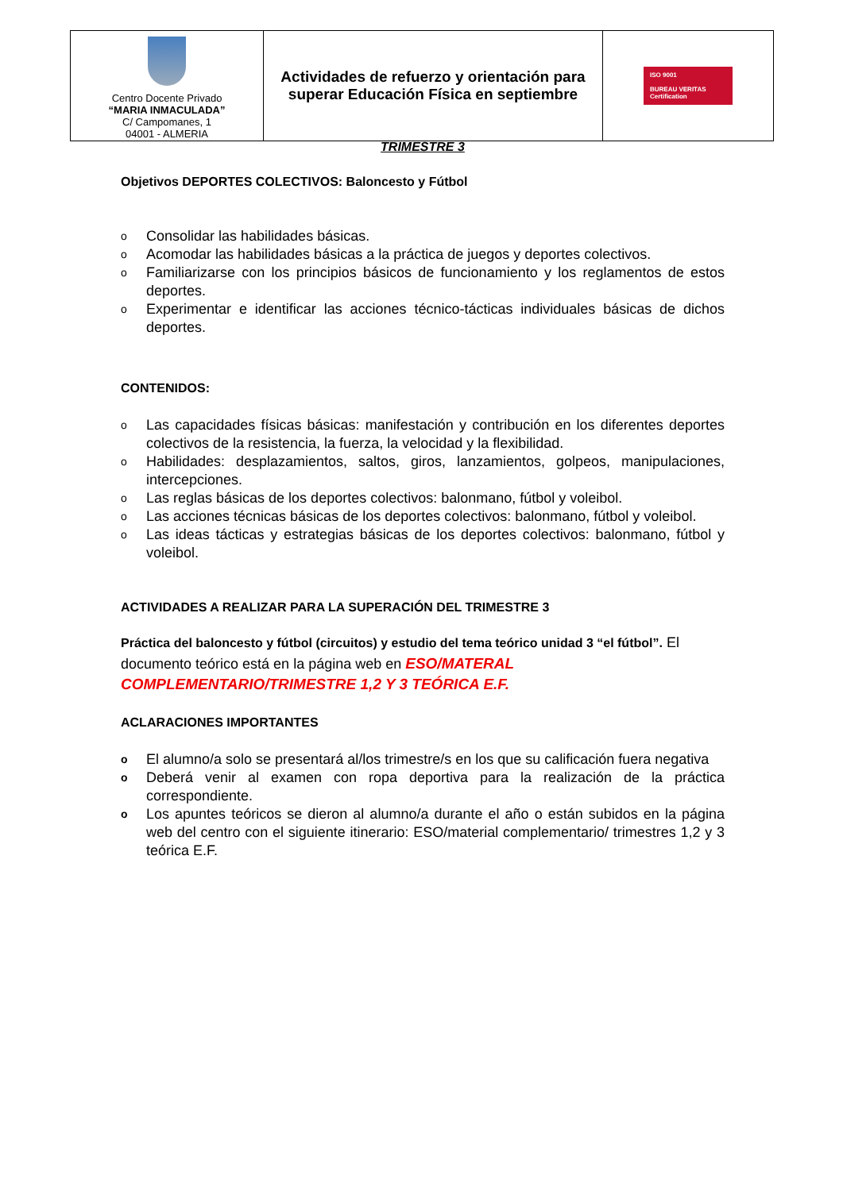| Centro Docente Privado “MARIA INMACULADA” C/ Campomanes, 1 04001 - ALMERIA | Actividades de refuerzo y orientación para superar Educación Física en septiembre | ISO 9001 BUREAU VERITAS Certification |
TRIMESTRE 3
Objetivos DEPORTES COLECTIVOS: Baloncesto y Fútbol
o Consolidar las habilidades básicas.
o Acomodar las habilidades básicas a la práctica de juegos y deportes colectivos.
o Familiarizarse con los principios básicos de funcionamiento y los reglamentos de estos deportes.
o Experimentar e identificar las acciones técnico-tácticas individuales básicas de dichos deportes.
CONTENIDOS:
o Las capacidades físicas básicas: manifestación y contribución en los diferentes deportes colectivos de la resistencia, la fuerza, la velocidad y la flexibilidad.
o Habilidades: desplazamientos, saltos, giros, lanzamientos, golpeos, manipulaciones, intercepciones.
o Las reglas básicas de los deportes colectivos: balonmano, fútbol y voleibol.
o Las acciones técnicas básicas de los deportes colectivos: balonmano, fútbol y voleibol.
o Las ideas tácticas y estrategias básicas de los deportes colectivos: balonmano, fútbol y voleibol.
ACTIVIDADES A REALIZAR PARA LA SUPERACIÓN DEL TRIMESTRE 3
Práctica del baloncesto y fútbol (circuitos) y estudio del tema teórico unidad 3 “el fútbol”. El documento teórico está en la página web en ESO/MATERAL COMPLEMENTARIO/TRIMESTRE 1,2 Y 3 TEÓRICA E.F.
ACLARACIONES IMPORTANTES
o El alumno/a solo se presentará al/los trimestre/s en los que su calificación fuera negativa
o Deberá venir al examen con ropa deportiva para la realización de la práctica correspondiente.
o Los apuntes teóricos se dieron al alumno/a durante el año o están subidos en la página web del centro con el siguiente itinerario: ESO/material complementario/ trimestres 1,2 y 3 teórica E.F.